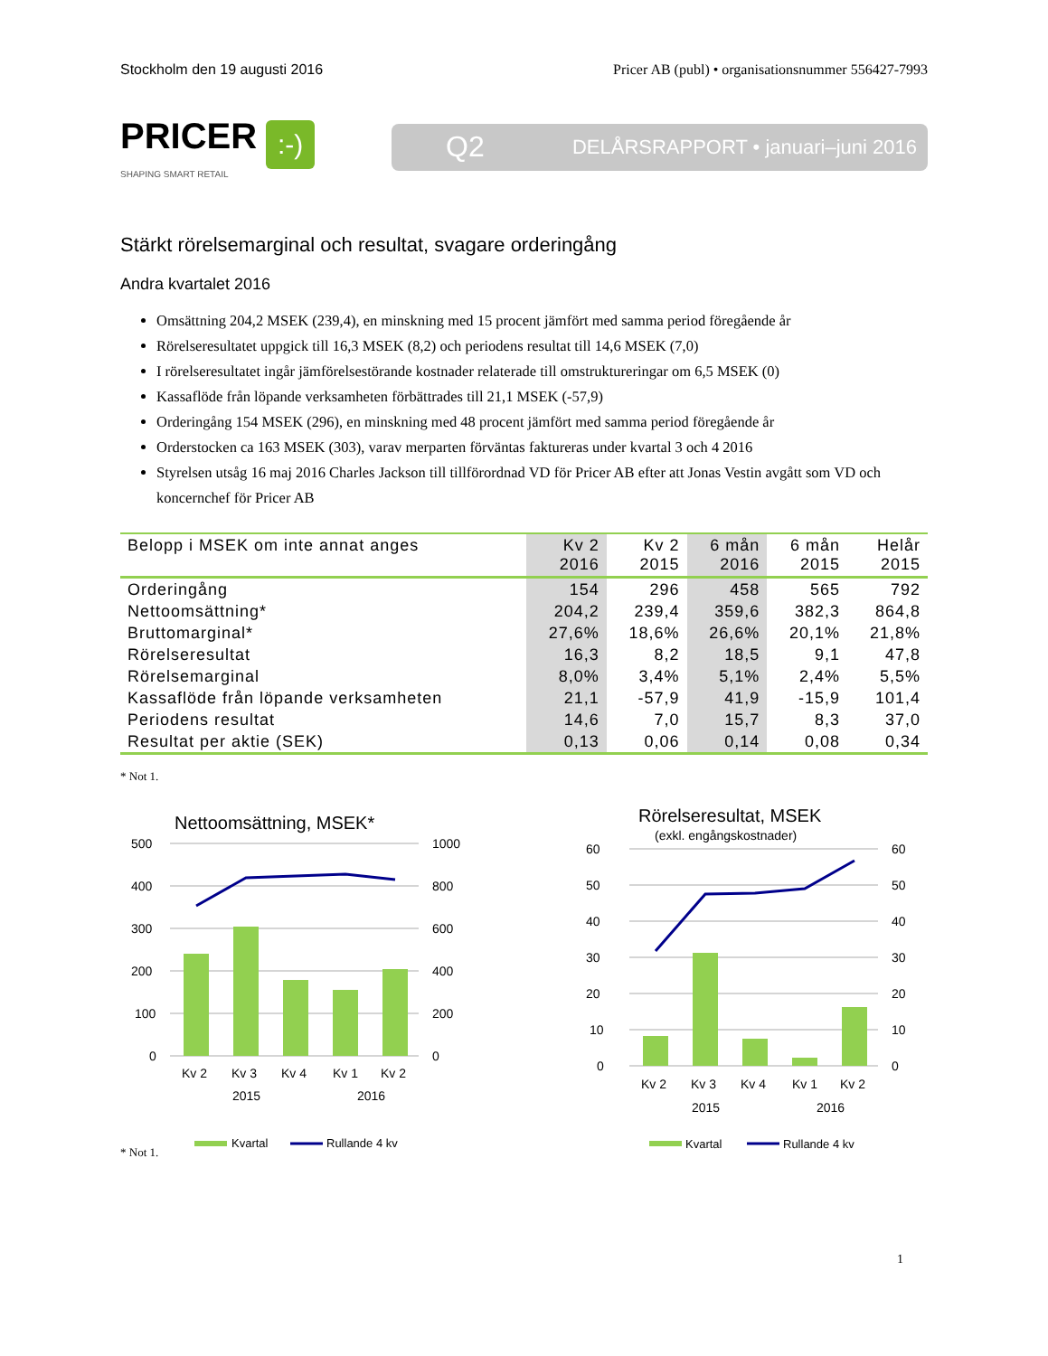Stockholm den 19 augusti 2016 Pricer AB (publ) • organisationsnummer 556427-7993
PRICER:-)
SHAPING SMART RETAIL
Q2 DELÅRSRAPPORT • januari–juni 2016
Stärkt rörelsemarginal och resultat, svagare orderingång
Andra kvartalet 2016
Omsättning 204,2 MSEK (239,4), en minskning med 15 procent jämfört med samma period föregående år
Rörelseresultatet uppgick till 16,3 MSEK (8,2) och periodens resultat till 14,6 MSEK (7,0)
I rörelseresultatet ingår jämförelsestörande kostnader relaterade till omstruktureringar om 6,5 MSEK (0)
Kassaflöde från löpande verksamheten förbättrades till 21,1 MSEK (-57,9)
Orderingång 154 MSEK (296), en minskning med 48 procent jämfört med samma period föregående år
Orderstocken ca 163 MSEK (303), varav merparten förväntas faktureras under kvartal 3 och 4 2016
Styrelsen utsåg 16 maj 2016 Charles Jackson till tillförordnad VD för Pricer AB efter att Jonas Vestin avgått som VD och koncernchef för Pricer AB
| Belopp i MSEK om inte annat anges | Kv 2 2016 | Kv 2 2015 | 6 mån 2016 | 6 mån 2015 | Helår 2015 |
| --- | --- | --- | --- | --- | --- |
| Orderingång | 154 | 296 | 458 | 565 | 792 |
| Nettoomsättning* | 204,2 | 239,4 | 359,6 | 382,3 | 864,8 |
| Bruttomarginal* | 27,6% | 18,6% | 26,6% | 20,1% | 21,8% |
| Rörelseresultat | 16,3 | 8,2 | 18,5 | 9,1 | 47,8 |
| Rörelsemarginal | 8,0% | 3,4% | 5,1% | 2,4% | 5,5% |
| Kassaflöde från löpande verksamheten | 21,1 | -57,9 | 41,9 | -15,9 | 101,4 |
| Periodens resultat | 14,6 | 7,0 | 15,7 | 8,3 | 37,0 |
| Resultat per aktie (SEK) | 0,13 | 0,06 | 0,14 | 0,08 | 0,34 |
* Not 1.
Nettoomsättning, MSEK*
500
400
300
200
100
0
1000
800
600
400
200
0
Kv 2
Kv 3
Kv 4
Kv 1
Kv 2
2015
2016
Kvartal
Rullande 4 kv
Rörelseresultat, MSEK
(exkl. engångskostnader)
60
50
40
30
20
10
0
60
50
40
30
20
10
0
Kv 2
Kv 3
Kv 4
Kv 1
Kv 2
2015
2016
Kvartal
Rullande 4 kv
* Not 1.
1